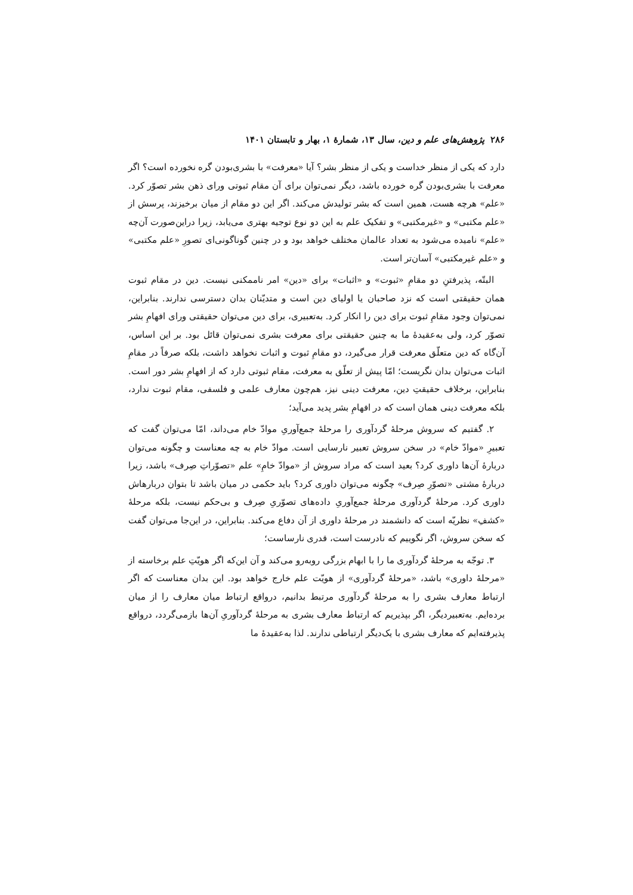۲۸۶ پژوهش‌های علم و دین، سال ۱۳، شمارهٔ ۱، بهار و تابستان ۱۴۰۱
دارد که یکی از منظر خداست و یکی از منظر بشر؟ آیا «معرفت» با بشری‌بودن گره نخورده است؟ اگر معرفت با بشری‌بودن گره خورده باشد، دیگر نمی‌توان برای آن مقام ثبوتی ورای ذهن بشر تصوّر کرد. «علم» هرچه هست، همین است که بشر تولیدش می‌کند. اگر این دو مقام از میان برخیزند، پرسش از «علم مکتبی» و «غیرمکتبی» و تفکیک علم به این دو نوع توجیه بهتری می‌یابد، زیرا دراین‌صورت آن‌چه «علم» نامیده می‌شود به تعداد عالمان مختلف خواهد بود و در چنین گوناگونی‌ای تصورِ «علم مکتبی» و «علم غیرمکتبی» آسان‌تر است.
البتّه، پذیرفتنِ دو مقامِ «ثبوت» و «اثبات» برای «دین» امر ناممکنی نیست. دین در مقام ثبوت همان حقیقتی است که نزد صاحبان یا اولیای دین است و متدیّنان بدان دسترسی ندارند. بنابراین، نمی‌توان وجود مقامِ ثبوت برای دین را انکار کرد. به‌تعبیری، برای دین می‌توان حقیقتی ورای افهامِ بشر تصوّر کرد، ولی به‌عقیدهٔ ما به چنین حقیقتی برای معرفت بشری نمی‌توان قائل بود. بر این اساس، آن‌گاه که دین متعلّق معرفت قرار می‌گیرد، دو مقامِ ثبوت و اثبات نخواهد داشت، بلکه صرفاً در مقامِ اثبات می‌توان بدان نگریست؛ امّا پیش از تعلّق به معرفت، مقام ثبوتی دارد که از افهامِ بشر دور است. بنابراین، برخلاف حقیقتِ دین، معرفت دینی نیز، هم‌چون معارف علمی و فلسفی، مقام ثبوت ندارد، بلکه معرفت دینی همان است که در افهامِ بشر پدید می‌آید؛
۲. گفتیم که سروش مرحلهٔ گردآوری را مرحلهٔ جمع‌آوریِ موادّ خام می‌داند، امّا می‌توان گفت که تعبیرِ «موادّ خام» در سخن سروش تعبیر نارسایی است. موادّ خام به چه معناست و چگونه می‌توان دربارهٔ آن‌ها داوری کرد؟ بعید است که مراد سروش از «موادّ خامِ» علم «تصوّراتِ صِرف» باشد، زیرا دربارهٔ مشتی «تصوّرِ صِرف» چگونه می‌توان داوری کرد؟ باید حکمی در میان باشد تا بتوان دربارهاش داوری کرد. مرحلهٔ گردآوری مرحلهٔ جمع‌آوریِ داده‌های تصوّریِ صِرف و بی‌حکم نیست، بلکه مرحلهٔ «کشفِ» نظریّه است که دانشمند در مرحلهٔ داوری از آن دفاع می‌کند. بنابراین، در این‌جا می‌توان گفت که سخن سروش، اگر نگوییم که نادرست است، قدری نارساست؛
۳. توجّه به مرحلهٔ گردآوری ما را با ابهام بزرگی روبه‌رو می‌کند و آن این‌که اگر هویّتِ علم برخاسته از «مرحلهٔ داوری» باشد، «مرحلهٔ گردآوری» از هویّت علم خارج خواهد بود. این بدان معناست که اگر ارتباط معارف بشری را به مرحلهٔ گردآوری مرتبط بدانیم، درواقع ارتباط میان معارف را از میان برده‌ایم. به‌تعبیردیگر، اگر بپذیریم که ارتباط معارف بشری به مرحلهٔ گردآوریِ آن‌ها بازمی‌گردد، درواقع پذیرفته‌ایم که معارف بشری با یک‌دیگر ارتباطی ندارند. لذا به‌عقیدهٔ ما